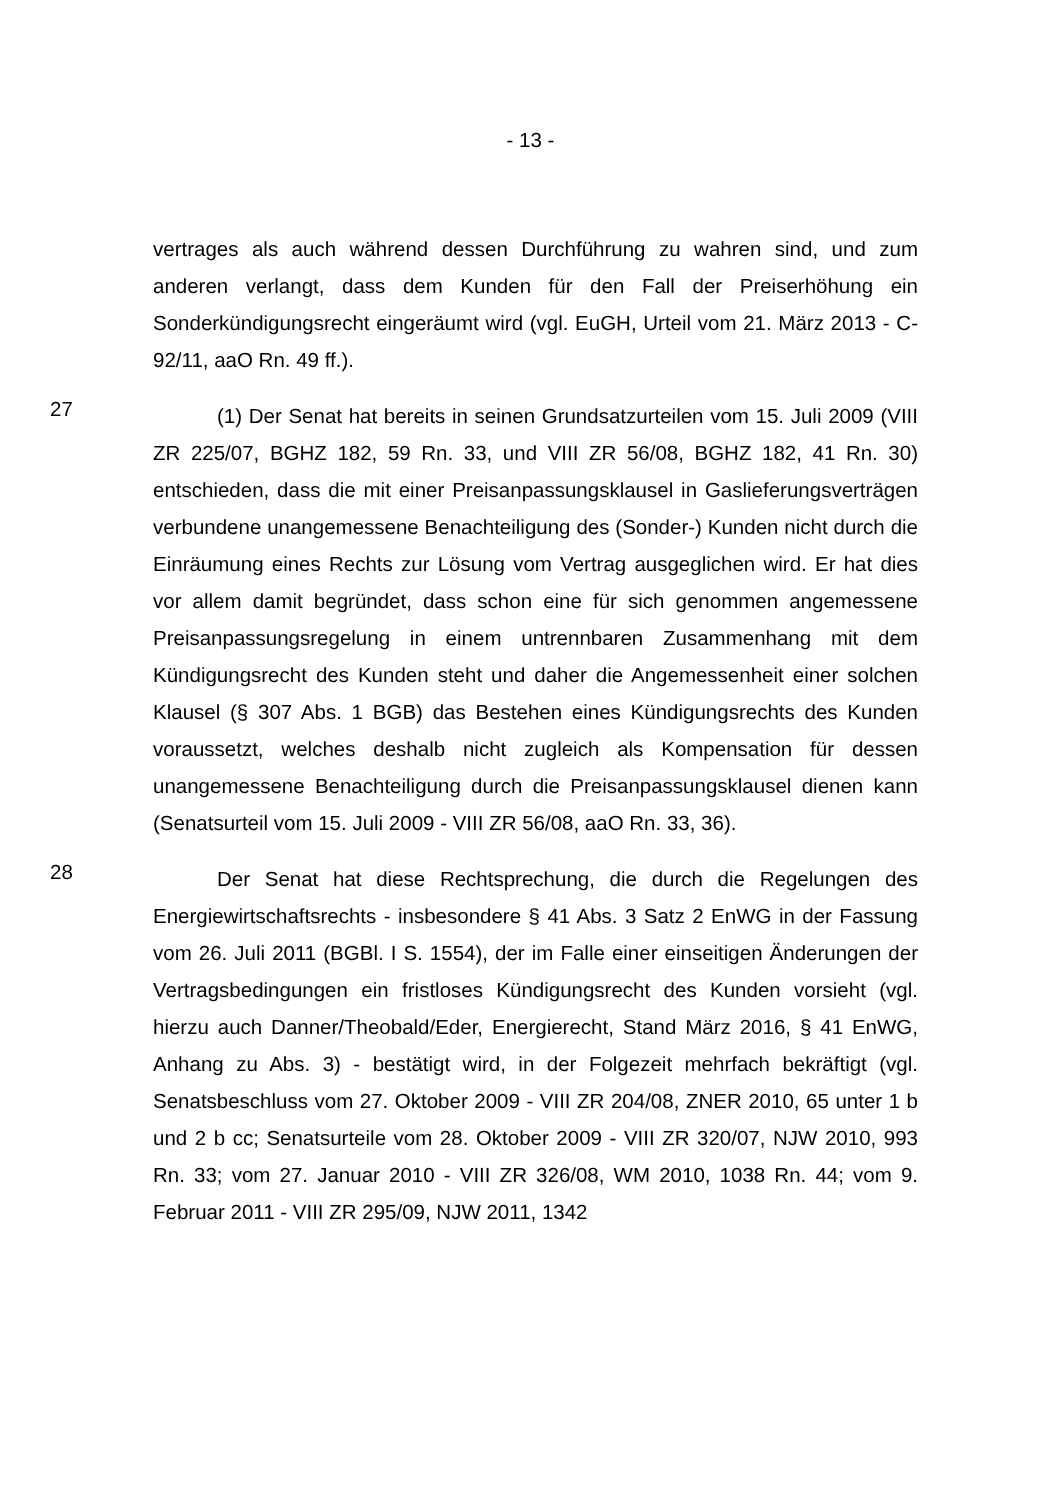- 13 -
vertrages als auch während dessen Durchführung zu wahren sind, und zum anderen verlangt, dass dem Kunden für den Fall der Preiserhöhung ein Sonderkündigungsrecht eingeräumt wird (vgl. EuGH, Urteil vom 21. März 2013 - C-92/11, aaO Rn. 49 ff.).
27
(1) Der Senat hat bereits in seinen Grundsatzurteilen vom 15. Juli 2009 (VIII ZR 225/07, BGHZ 182, 59 Rn. 33, und VIII ZR 56/08, BGHZ 182, 41 Rn. 30) entschieden, dass die mit einer Preisanpassungsklausel in Gaslieferungsverträgen verbundene unangemessene Benachteiligung des (Sonder-) Kunden nicht durch die Einräumung eines Rechts zur Lösung vom Vertrag ausgeglichen wird. Er hat dies vor allem damit begründet, dass schon eine für sich genommen angemessene Preisanpassungsregelung in einem untrennbaren Zusammenhang mit dem Kündigungsrecht des Kunden steht und daher die Angemessenheit einer solchen Klausel (§ 307 Abs. 1 BGB) das Bestehen eines Kündigungsrechts des Kunden voraussetzt, welches deshalb nicht zugleich als Kompensation für dessen unangemessene Benachteiligung durch die Preisanpassungsklausel dienen kann (Senatsurteil vom 15. Juli 2009 - VIII ZR 56/08, aaO Rn. 33, 36).
28
Der Senat hat diese Rechtsprechung, die durch die Regelungen des Energiewirtschaftsrechts - insbesondere § 41 Abs. 3 Satz 2 EnWG in der Fassung vom 26. Juli 2011 (BGBl. I S. 1554), der im Falle einer einseitigen Änderungen der Vertragsbedingungen ein fristloses Kündigungsrecht des Kunden vorsieht (vgl. hierzu auch Danner/Theobald/Eder, Energierecht, Stand März 2016, § 41 EnWG, Anhang zu Abs. 3) - bestätigt wird, in der Folgezeit mehrfach bekräftigt (vgl. Senatsbeschluss vom 27. Oktober 2009 - VIII ZR 204/08, ZNER 2010, 65 unter 1 b und 2 b cc; Senatsurteile vom 28. Oktober 2009 - VIII ZR 320/07, NJW 2010, 993 Rn. 33; vom 27. Januar 2010 - VIII ZR 326/08, WM 2010, 1038 Rn. 44; vom 9. Februar 2011 - VIII ZR 295/09, NJW 2011, 1342